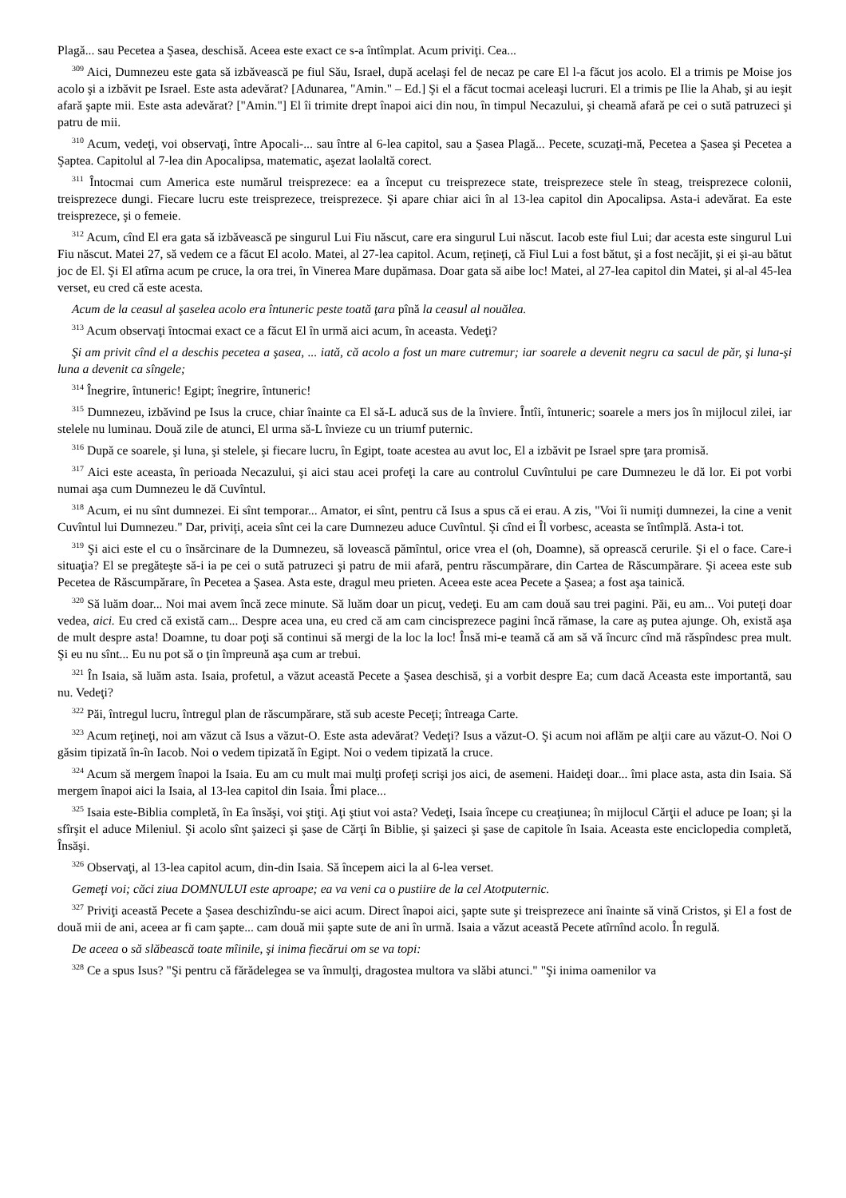Plagă... sau Pecetea a Şasea, deschisă. Aceea este exact ce s-a întîmplat. Acum priviţi. Cea...
<sup>309</sup> Aici, Dumnezeu este gata să izbăvească pe fiul Său, Israel, după acelaşi fel de necaz pe care El l-a făcut jos acolo. El a trimis pe Moise jos acolo şi a izbăvit pe Israel. Este asta adevărat? [Adunarea, "Amin." – Ed.] Şi el a făcut tocmai aceleaşi lucruri. El a trimis pe Ilie la Ahab, şi au ieşit afară şapte mii. Este asta adevărat? ["Amin."] El îi trimite drept înapoi aici din nou, în timpul Necazului, şi cheamă afară pe cei o sută patruzeci şi patru de mii.
<sup>310</sup> Acum, vedeţi, voi observaţi, între Apocali-... sau între al 6-lea capitol, sau a Şasea Plagă... Pecete, scuzaţi-mă, Pecetea a Şasea şi Pecetea a Şaptea. Capitolul al 7-lea din Apocalipsa, matematic, aşezat laolaltă corect.
<sup>311</sup> Întocmai cum America este numărul treisprezece: ea a început cu treisprezece state, treisprezece stele în steag, treisprezece colonii, treisprezece dungi. Fiecare lucru este treisprezece, treisprezece. Şi apare chiar aici în al 13-lea capitol din Apocalipsa. Asta-i adevărat. Ea este treisprezece, şi o femeie.
<sup>312</sup> Acum, cînd El era gata să izbăvească pe singurul Lui Fiu născut, care era singurul Lui născut. Iacob este fiul Lui; dar acesta este singurul Lui Fiu născut. Matei 27, să vedem ce a făcut El acolo. Matei, al 27-lea capitol. Acum, reţineţi, că Fiul Lui a fost bătut, şi a fost necăjit, şi ei şi-au bătut joc de El. Şi El atîrna acum pe cruce, la ora trei, în Vinerea Mare dupămasa. Doar gata să aibe loc! Matei, al 27-lea capitol din Matei, şi al-al 45-lea verset, eu cred că este acesta.
Acum de la ceasul al şaselea acolo era întuneric peste toată ţara pînă la ceasul al nouălea.
<sup>313</sup> Acum observaţi întocmai exact ce a făcut El în urmă aici acum, în aceasta. Vedeţi?
Şi am privit cînd el a deschis pecetea a şasea, ... iată, că acolo a fost un mare cutremur; iar soarele a devenit negru ca sacul de păr, şi luna-şi luna a devenit ca sîngele;
<sup>314</sup> Înegrire, întuneric! Egipt; înegrire, întuneric!
<sup>315</sup> Dumnezeu, izbăvind pe Isus la cruce, chiar înainte ca El să-L aducă sus de la înviere. Întîi, întuneric; soarele a mers jos în mijlocul zilei, iar stelele nu luminau. Două zile de atunci, El urma să-L învieze cu un triumf puternic.
<sup>316</sup> După ce soarele, şi luna, şi stelele, şi fiecare lucru, în Egipt, toate acestea au avut loc, El a izbăvit pe Israel spre ţara promisă.
<sup>317</sup> Aici este aceasta, în perioada Necazului, şi aici stau acei profeţi la care au controlul Cuvîntului pe care Dumnezeu le dă lor. Ei pot vorbi numai aşa cum Dumnezeu le dă Cuvîntul.
<sup>318</sup> Acum, ei nu sînt dumnezei. Ei sînt temporar... Amator, ei sînt, pentru că Isus a spus că ei erau. A zis, "Voi îi numiţi dumnezei, la cine a venit Cuvîntul lui Dumnezeu." Dar, priviţi, aceia sînt cei la care Dumnezeu aduce Cuvîntul. Şi cînd ei Îl vorbesc, aceasta se întîmplă. Asta-i tot.
<sup>319</sup> Şi aici este el cu o însărcinare de la Dumnezeu, să lovească pămîntul, orice vrea el (oh, Doamne), să oprească cerurile. Şi el o face. Care-i situaţia? El se pregăteşte să-i ia pe cei o sută patruzeci şi patru de mii afară, pentru răscumpărare, din Cartea de Răscumpărare. Şi aceea este sub Pecetea de Răscumpărare, în Pecetea a Şasea. Asta este, dragul meu prieten. Aceea este acea Pecete a Şasea; a fost aşa tainică.
<sup>320</sup> Să luăm doar... Noi mai avem încă zece minute. Să luăm doar un picuţ, vedeţi. Eu am cam două sau trei pagini. Păi, eu am... Voi puteţi doar vedea, aici. Eu cred că există cam... Despre acea una, eu cred că am cam cincisprezece pagini încă rămase, la care aş putea ajunge. Oh, există aşa de mult despre asta! Doamne, tu doar poţi să continui să mergi de la loc la loc! Însă mi-e teamă că am să vă încurc cînd mă răspîndesc prea mult. Şi eu nu sînt... Eu nu pot să o ţin împreună aşa cum ar trebui.
<sup>321</sup> În Isaia, să luăm asta. Isaia, profetul, a văzut această Pecete a Şasea deschisă, şi a vorbit despre Ea; cum dacă Aceasta este importantă, sau nu. Vedeţi?
<sup>322</sup> Păi, întregul lucru, întregul plan de răscumpărare, stă sub aceste Peceţi; întreaga Carte.
<sup>323</sup> Acum reţineţi, noi am văzut că Isus a văzut-O. Este asta adevărat? Vedeţi? Isus a văzut-O. Şi acum noi aflăm pe alţii care au văzut-O. Noi O găsim tipizată în-în Iacob. Noi o vedem tipizată în Egipt. Noi o vedem tipizată la cruce.
<sup>324</sup> Acum să mergem înapoi la Isaia. Eu am cu mult mai mulţi profeţi scrişi jos aici, de asemeni. Haideţi doar... îmi place asta, asta din Isaia. Să mergem înapoi aici la Isaia, al 13-lea capitol din Isaia. Îmi place...
<sup>325</sup> Isaia este-Biblia completă, în Ea însăşi, voi ştiţi. Aţi ştiut voi asta? Vedeţi, Isaia începe cu creaţiunea; în mijlocul Cărţii el aduce pe Ioan; şi la sfîrşit el aduce Mileniul. Şi acolo sînt şaizeci şi şase de Cărţi în Biblie, şi şaizeci şi şase de capitole în Isaia. Aceasta este enciclopedia completă, Însăşi.
<sup>326</sup> Observaţi, al 13-lea capitol acum, din-din Isaia. Să începem aici la al 6-lea verset.
Gemeţi voi; căci ziua DOMNULUI este aproape; ea va veni ca o pustiire de la cel Atotputernic.
<sup>327</sup> Priviţi această Pecete a Şasea deschizîndu-se aici acum. Direct înapoi aici, şapte sute şi treisprezece ani înainte să vină Cristos, şi El a fost de două mii de ani, aceea ar fi cam şapte... cam două mii şapte sute de ani în urmă. Isaia a văzut această Pecete atîrnînd acolo. În regulă.
De aceea o să slăbească toate mîinile, şi inima fiecărui om se va topi:
<sup>328</sup> Ce a spus Isus? "Şi pentru că fărădelegea se va înmulţi, dragostea multora va slăbi atunci." "Şi inima oamenilor va